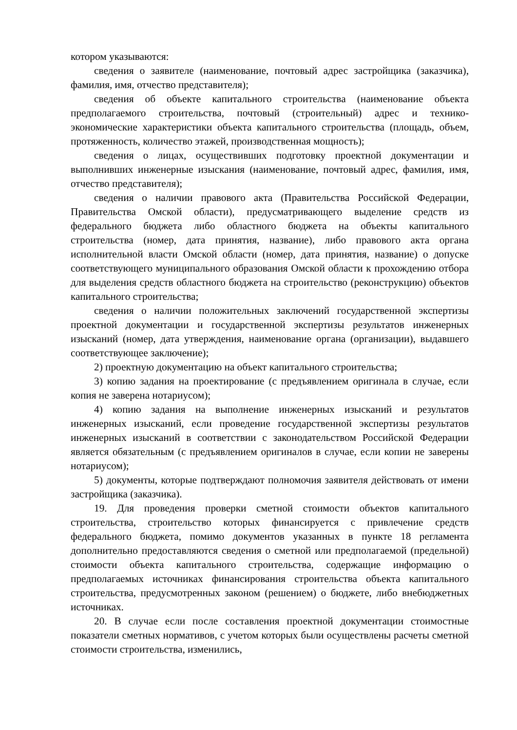котором указываются:
сведения о заявителе (наименование, почтовый адрес застройщика (заказчика), фамилия, имя, отчество представителя);
сведения об объекте капитального строительства (наименование объекта предполагаемого строительства, почтовый (строительный) адрес и технико-экономические характеристики объекта капитального строительства (площадь, объем, протяженность, количество этажей, производственная мощность);
сведения о лицах, осуществивших подготовку проектной документации и выполнивших инженерные изыскания (наименование, почтовый адрес, фамилия, имя, отчество представителя);
сведения о наличии правового акта (Правительства Российской Федерации, Правительства Омской области), предусматривающего выделение средств из федерального бюджета либо областного бюджета на объекты капитального строительства (номер, дата принятия, название), либо правового акта органа исполнительной власти Омской области (номер, дата принятия, название) о допуске соответствующего муниципального образования Омской области к прохождению отбора для выделения средств областного бюджета на строительство (реконструкцию) объектов капитального строительства;
сведения о наличии положительных заключений государственной экспертизы проектной документации и государственной экспертизы результатов инженерных изысканий (номер, дата утверждения, наименование органа (организации), выдавшего соответствующее заключение);
2) проектную документацию на объект капитального строительства;
3) копию задания на проектирование (с предъявлением оригинала в случае, если копия не заверена нотариусом);
4) копию задания на выполнение инженерных изысканий и результатов инженерных изысканий, если проведение государственной экспертизы результатов инженерных изысканий в соответствии с законодательством Российской Федерации является обязательным (с предъявлением оригиналов в случае, если копии не заверены нотариусом);
5) документы, которые подтверждают полномочия заявителя действовать от имени застройщика (заказчика).
19. Для проведения проверки сметной стоимости объектов капитального строительства, строительство которых финансируется с привлечение средств федерального бюджета, помимо документов указанных в пункте 18 регламента дополнительно предоставляются сведения о сметной или предполагаемой (предельной) стоимости объекта капитального строительства, содержащие информацию о предполагаемых источниках финансирования строительства объекта капитального строительства, предусмотренных законом (решением) о бюджете, либо внебюджетных источниках.
20. В случае если после составления проектной документации стоимостные показатели сметных нормативов, с учетом которых были осуществлены расчеты сметной стоимости строительства, изменились,